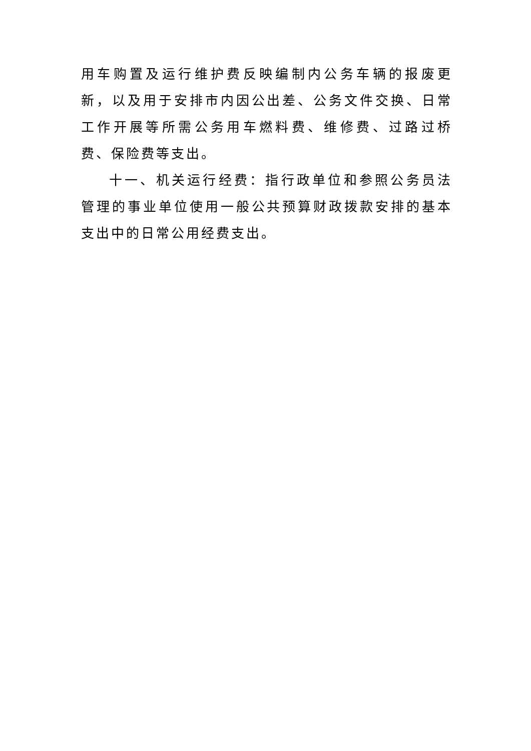用车购置及运行维护费反映编制内公务车辆的报废更新，以及用于安排市内因公出差、公务文件交换、日常工作开展等所需公务用车燃料费、维修费、过路过桥费、保险费等支出。
十一、机关运行经费：指行政单位和参照公务员法管理的事业单位使用一般公共预算财政拨款安排的基本支出中的日常公用经费支出。